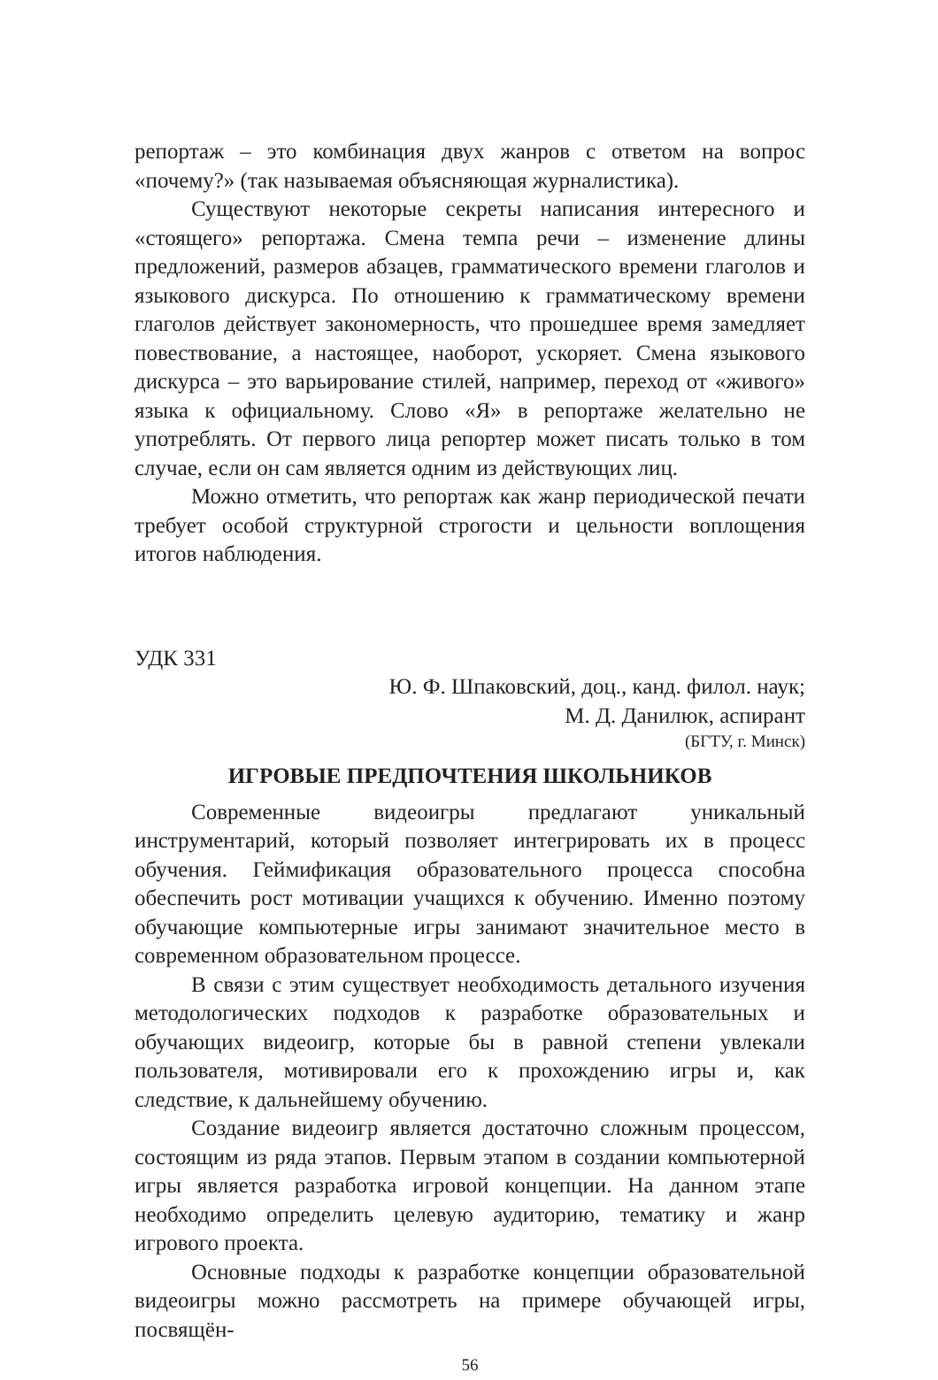репортаж – это комбинация двух жанров с ответом на вопрос «почему?» (так называемая объясняющая журналистика).
Существуют некоторые секреты написания интересного и «стоящего» репортажа. Смена темпа речи – изменение длины предложений, размеров абзацев, грамматического времени глаголов и языкового дискурса. По отношению к грамматическому времени глаголов действует закономерность, что прошедшее время замедляет повествование, а настоящее, наоборот, ускоряет. Смена языкового дискурса – это варьирование стилей, например, переход от «живого» языка к официальному. Слово «Я» в репортаже желательно не употреблять. От первого лица репортер может писать только в том случае, если он сам является одним из действующих лиц.
Можно отметить, что репортаж как жанр периодической печати требует особой структурной строгости и цельности воплощения итогов наблюдения.
УДК 331
Ю. Ф. Шпаковский, доц., канд. филол. наук;
М. Д. Данилюк, аспирант
(БГТУ, г. Минск)
ИГРОВЫЕ ПРЕДПОЧТЕНИЯ ШКОЛЬНИКОВ
Современные видеоигры предлагают уникальный инструментарий, который позволяет интегрировать их в процесс обучения. Геймификация образовательного процесса способна обеспечить рост мотивации учащихся к обучению. Именно поэтому обучающие компьютерные игры занимают значительное место в современном образовательном процессе.
В связи с этим существует необходимость детального изучения методологических подходов к разработке образовательных и обучающих видеоигр, которые бы в равной степени увлекали пользователя, мотивировали его к прохождению игры и, как следствие, к дальнейшему обучению.
Создание видеоигр является достаточно сложным процессом, состоящим из ряда этапов. Первым этапом в создании компьютерной игры является разработка игровой концепции. На данном этапе необходимо определить целевую аудиторию, тематику и жанр игрового проекта.
Основные подходы к разработке концепции образовательной видеоигры можно рассмотреть на примере обучающей игры, посвящён-
56